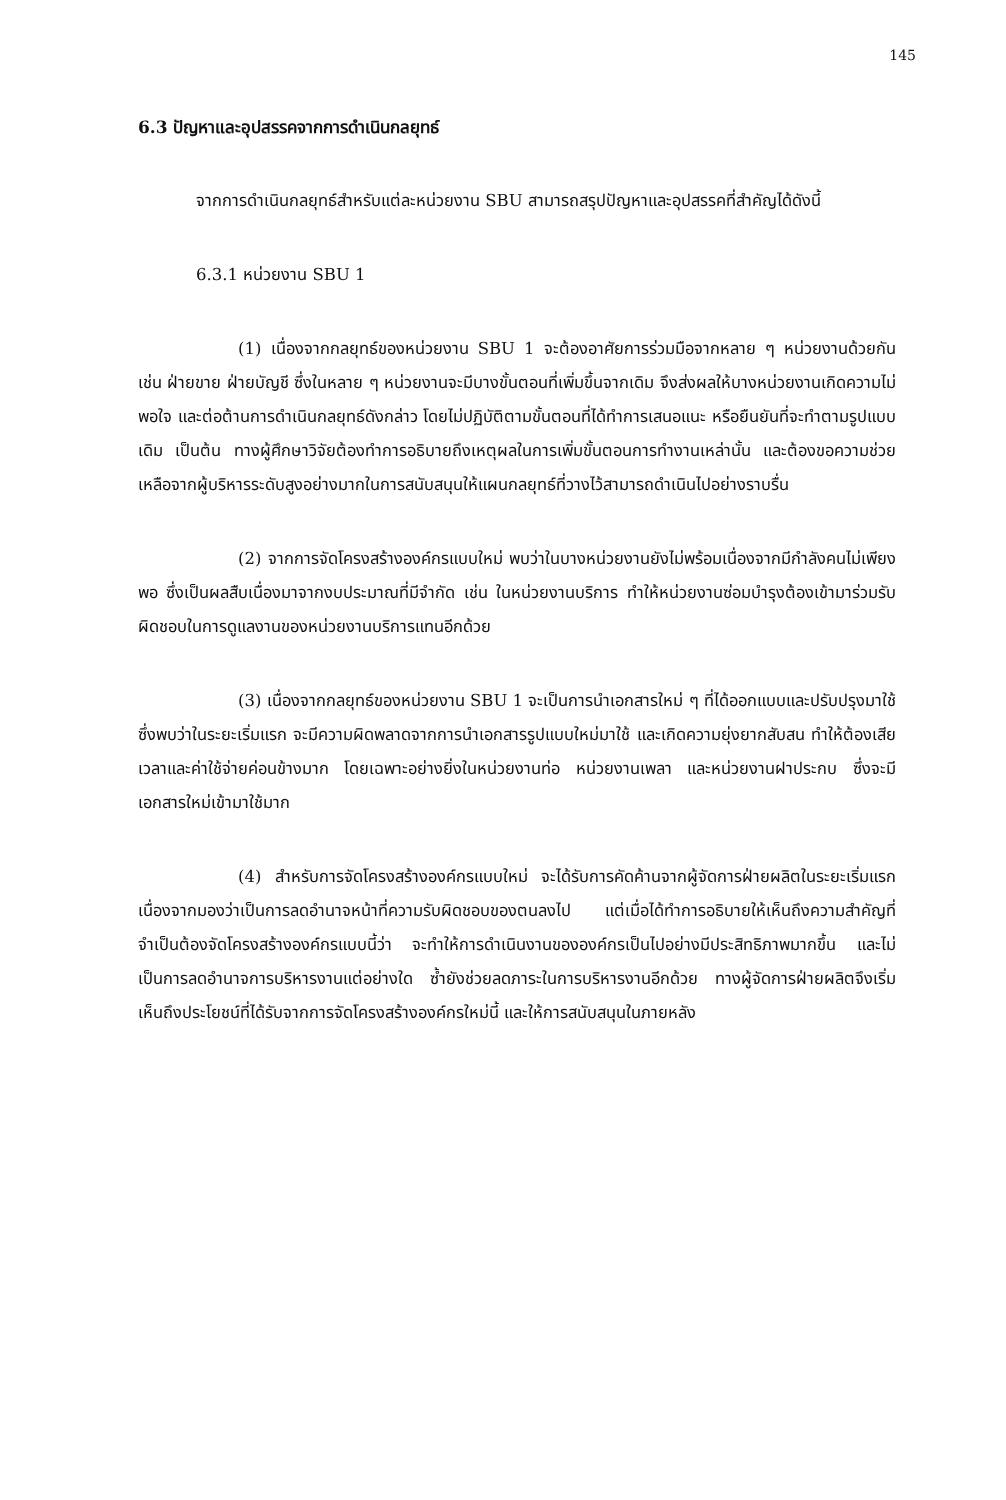145
6.3 ปัญหาและอุปสรรคจากการดำเนินกลยุทธ์
จากการดำเนินกลยุทธ์สำหรับแต่ละหน่วยงาน SBU สามารถสรุปปัญหาและอุปสรรคที่สำคัญได้ดังนี้
6.3.1 หน่วยงาน SBU 1
(1) เนื่องจากกลยุทธ์ของหน่วยงาน SBU 1 จะต้องอาศัยการร่วมมือจากหลาย ๆ หน่วยงานด้วยกัน เช่น ฝ่ายขาย ฝ่ายบัญชี ซึ่งในหลาย ๆ หน่วยงานจะมีบางขั้นตอนที่เพิ่มขึ้นจากเดิม จึงส่งผลให้บางหน่วยงานเกิดความไม่พอใจ และต่อต้านการดำเนินกลยุทธ์ดังกล่าว โดยไม่ปฏิบัติตามขั้นตอนที่ได้ทำการเสนอแนะ หรือยืนยันที่จะทำตามรูปแบบเดิม เป็นต้น ทางผู้ศึกษาวิจัยต้องทำการอธิบายถึงเหตุผลในการเพิ่มขั้นตอนการทำงานเหล่านั้น และต้องขอความช่วยเหลือจากผู้บริหารระดับสูงอย่างมากในการสนับสนุนให้แผนกลยุทธ์ที่วางไว้สามารถดำเนินไปอย่างราบรื่น
(2) จากการจัดโครงสร้างองค์กรแบบใหม่ พบว่าในบางหน่วยงานยังไม่พร้อมเนื่องจากมีกำลังคนไม่เพียงพอ ซึ่งเป็นผลสืบเนื่องมาจากงบประมาณที่มีจำกัด เช่น ในหน่วยงานบริการ ทำให้หน่วยงานซ่อมบำรุงต้องเข้ามาร่วมรับผิดชอบในการดูแลงานของหน่วยงานบริการแทนอีกด้วย
(3) เนื่องจากกลยุทธ์ของหน่วยงาน SBU 1 จะเป็นการนำเอกสารใหม่ ๆ ที่ได้ออกแบบและปรับปรุงมาใช้ ซึ่งพบว่าในระยะเริ่มแรก จะมีความผิดพลาดจากการนำเอกสารรูปแบบใหม่มาใช้ และเกิดความยุ่งยากสับสน ทำให้ต้องเสียเวลาและค่าใช้จ่ายค่อนข้างมาก โดยเฉพาะอย่างยิ่งในหน่วยงานท่อ หน่วยงานเพลา และหน่วยงานฝาประกบ ซึ่งจะมีเอกสารใหม่เข้ามาใช้มาก
(4) สำหรับการจัดโครงสร้างองค์กรแบบใหม่ จะได้รับการคัดค้านจากผู้จัดการฝ่ายผลิตในระยะเริ่มแรก เนื่องจากมองว่าเป็นการลดอำนาจหน้าที่ความรับผิดชอบของตนลงไป แต่เมื่อได้ทำการอธิบายให้เห็นถึงความสำคัญที่จำเป็นต้องจัดโครงสร้างองค์กรแบบนี้ว่า จะทำให้การดำเนินงานขององค์กรเป็นไปอย่างมีประสิทธิภาพมากขึ้น และไม่เป็นการลดอำนาจการบริหารงานแต่อย่างใด ซ้ำยังช่วยลดภาระในการบริหารงานอีกด้วย ทางผู้จัดการฝ่ายผลิตจึงเริ่มเห็นถึงประโยชน์ที่ได้รับจากการจัดโครงสร้างองค์กรใหม่นี้ และให้การสนับสนุนในภายหลัง